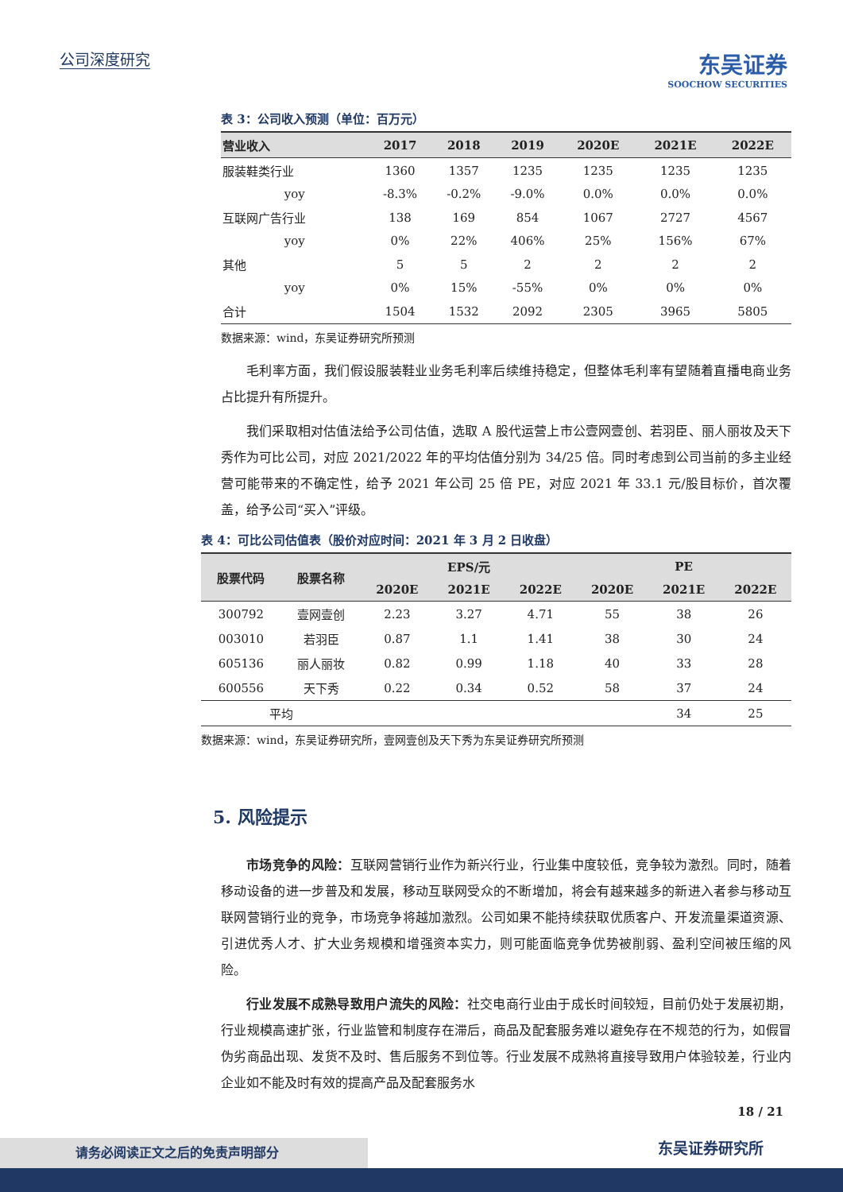公司深度研究
东吴证券
SOOCHOW SECURITIES
表 3：公司收入预测（单位：百万元）
| 营业收入 | 2017 | 2018 | 2019 | 2020E | 2021E | 2022E |
| --- | --- | --- | --- | --- | --- | --- |
| 服装鞋类行业 | 1360 | 1357 | 1235 | 1235 | 1235 | 1235 |
| yoy | -8.3% | -0.2% | -9.0% | 0.0% | 0.0% | 0.0% |
| 互联网广告行业 | 138 | 169 | 854 | 1067 | 2727 | 4567 |
| yoy | 0% | 22% | 406% | 25% | 156% | 67% |
| 其他 | 5 | 5 | 2 | 2 | 2 | 2 |
| yoy | 0% | 15% | -55% | 0% | 0% | 0% |
| 合计 | 1504 | 1532 | 2092 | 2305 | 3965 | 5805 |
数据来源：wind，东吴证券研究所预测
毛利率方面，我们假设服装鞋业业务毛利率后续维持稳定，但整体毛利率有望随着直播电商业务占比提升有所提升。
我们采取相对估值法给予公司估值，选取 A 股代运营上市公壹网壹创、若羽臣、丽人丽妆及天下秀作为可比公司，对应 2021/2022 年的平均估值分别为 34/25 倍。同时考虑到公司当前的多主业经营可能带来的不确定性，给予 2021 年公司 25 倍 PE，对应 2021 年 33.1 元/股目标价，首次覆盖，给予公司“买入”评级。
表 4：可比公司估值表（股价对应时间：2021 年 3 月 2 日收盘）
| 股票代码 | 股票名称 | EPS/元 | | | PE | | |
| --- | --- | --- | --- | --- | --- | --- | --- |
| | | 2020E | 2021E | 2022E | 2020E | 2021E | 2022E |
| 300792 | 壹网壹创 | 2.23 | 3.27 | 4.71 | 55 | 38 | 26 |
| 003010 | 若羽臣 | 0.87 | 1.1 | 1.41 | 38 | 30 | 24 |
| 605136 | 丽人丽妆 | 0.82 | 0.99 | 1.18 | 40 | 33 | 28 |
| 600556 | 天下秀 | 0.22 | 0.34 | 0.52 | 58 | 37 | 24 |
| 平均 | | | | | | 34 | 25 |
数据来源：wind，东吴证券研究所，壹网壹创及天下秀为东吴证券研究所预测
5. 风险提示
市场竞争的风险：互联网营销行业作为新兴行业，行业集中度较低，竞争较为激烈。同时，随着移动设备的进一步普及和发展，移动互联网受众的不断增加，将会有越来越多的新进入者参与移动互联网营销行业的竞争，市场竞争将越加激烈。公司如果不能持续获取优质客户、开发流量渠道资源、引进优秀人才、扩大业务规模和增强资本实力，则可能面临竞争优势被削弱、盈利空间被压缩的风险。
行业发展不成熟导致用户流失的风险：社交电商行业由于成长时间较短，目前仍处于发展初期，行业规模高速扩张，行业监管和制度存在滞后，商品及配套服务难以避免存在不规范的行为，如假冒伪劣商品出现、发货不及时、售后服务不到位等。行业发展不成熟将直接导致用户体验较差，行业内企业如不能及时有效的提高产品及配套服务水
18 / 21
东吴证券研究所 请务必阅读正文之后的免责声明部分